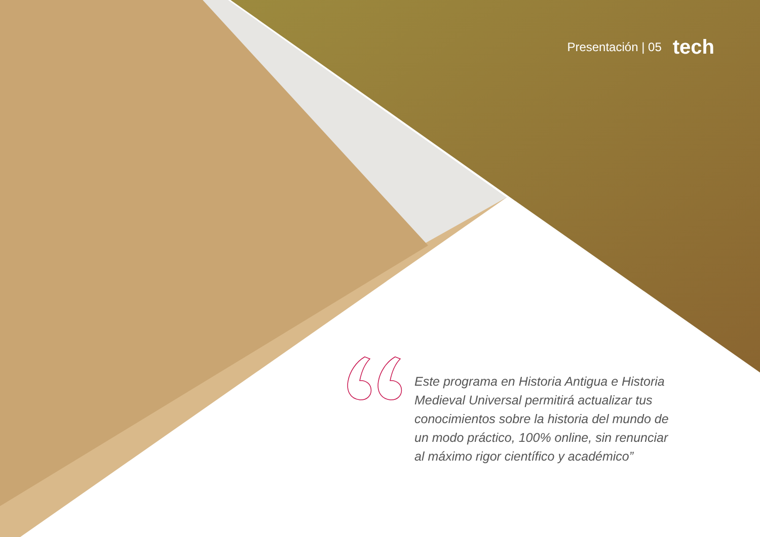Presentación | 05 tech
Este programa en Historia Antigua e Historia Medieval Universal permitirá actualizar tus conocimientos sobre la historia del mundo de un modo práctico, 100% online, sin renunciar al máximo rigor científico y académico”